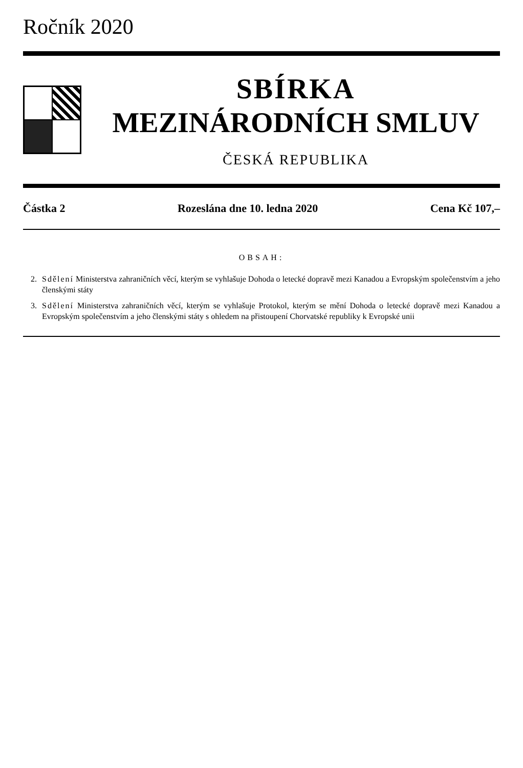Ročník 2020
SBÍRKA
MEZINÁRODNÍCH SMLUV
ČESKÁ REPUBLIKA
Částka 2 Rozeslána dne 10. ledna 2020 Cena Kč 107,–
OBSAH:
2. Sdělení Ministerstva zahraničních věcí, kterým se vyhlašuje Dohoda o letecké dopravě mezi Kanadou a Evropským společenstvím a jeho členskými státy
3. Sdělení Ministerstva zahraničních věcí, kterým se vyhlašuje Protokol, kterým se mění Dohoda o letecké dopravě mezi Kanadou a Evropským společenstvím a jeho členskými státy s ohledem na přistoupení Chorvatské republiky k Evropské unii